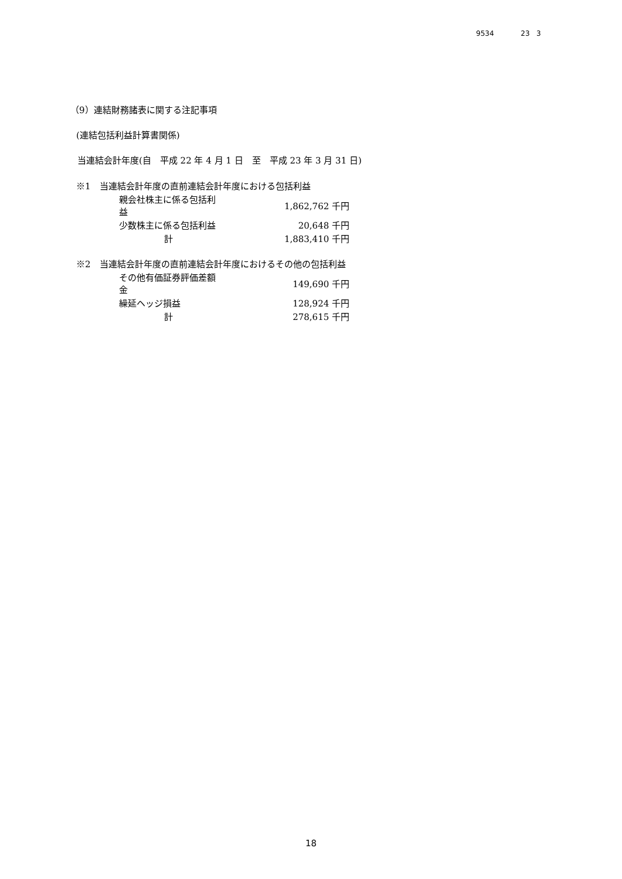9534 23 3
（9）連結財務諸表に関する注記事項
(連結包括利益計算書関係)
当連結会計年度(自　平成 22 年 4 月 1 日　至　平成 23 年 3 月 31 日)
| ※1 当連結会計年度の直前連結会計年度における包括利益 | |
| 親会社株主に係る包括利益 | 1,862,762 千円 |
| 少数株主に係る包括利益 | 20,648 千円 |
| 計 | 1,883,410 千円 |
| ※2 当連結会計年度の直前連結会計年度におけるその他の包括利益 | |
| その他有価証券評価差額金 | 149,690 千円 |
| 繰延ヘッジ損益 | 128,924 千円 |
| 計 | 278,615 千円 |
18